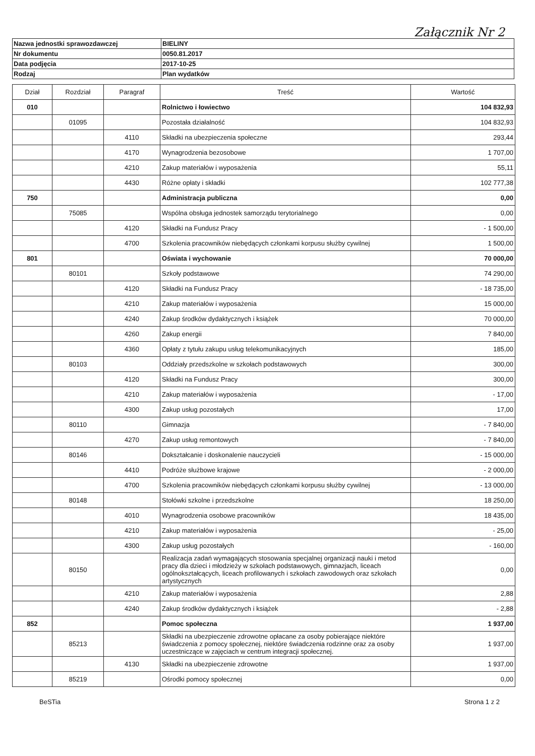Załącznik Nr 2
| Nazwa jednostki sprawozdawczej | BIELINY |
| Nr dokumentu | 0050.81.2017 |
| Data podjęcia | 2017-10-25 |
| Rodzaj | Plan wydatków |
| Dział | Rozdział | Paragraf | Treść | Wartość |
| --- | --- | --- | --- | --- |
| 010 | | | Rolnictwo i łowiectwo | 104 832,93 |
| | 01095 | | Pozostała działalność | 104 832,93 |
| | | 4110 | Składki na ubezpieczenia społeczne | 293,44 |
| | | 4170 | Wynagrodzenia bezosobowe | 1 707,00 |
| | | 4210 | Zakup materiałów i wyposażenia | 55,11 |
| | | 4430 | Różne opłaty i składki | 102 777,38 |
| 750 | | | Administracja publiczna | 0,00 |
| | 75085 | | Wspólna obsługa jednostek samorządu terytorialnego | 0,00 |
| | | 4120 | Składki na Fundusz Pracy | - 1 500,00 |
| | | 4700 | Szkolenia pracowników niebędących członkami korpusu służby cywilnej | 1 500,00 |
| 801 | | | Oświata i wychowanie | 70 000,00 |
| | 80101 | | Szkoły podstawowe | 74 290,00 |
| | | 4120 | Składki na Fundusz Pracy | - 18 735,00 |
| | | 4210 | Zakup materiałów i wyposażenia | 15 000,00 |
| | | 4240 | Zakup środków dydaktycznych i książek | 70 000,00 |
| | | 4260 | Zakup energii | 7 840,00 |
| | | 4360 | Opłaty z tytułu zakupu usług telekomunikacyjnych | 185,00 |
| | 80103 | | Oddziały przedszkolne w szkołach podstawowych | 300,00 |
| | | 4120 | Składki na Fundusz Pracy | 300,00 |
| | | 4210 | Zakup materiałów i wyposażenia | - 17,00 |
| | | 4300 | Zakup usług pozostałych | 17,00 |
| | 80110 | | Gimnazja | - 7 840,00 |
| | | 4270 | Zakup usług remontowych | - 7 840,00 |
| | 80146 | | Dokształcanie i doskonalenie nauczycieli | - 15 000,00 |
| | | 4410 | Podróże służbowe krajowe | - 2 000,00 |
| | | 4700 | Szkolenia pracowników niebędących członkami korpusu służby cywilnej | - 13 000,00 |
| | 80148 | | Stołówki szkolne i przedszkolne | 18 250,00 |
| | | 4010 | Wynagrodzenia osobowe pracowników | 18 435,00 |
| | | 4210 | Zakup materiałów i wyposażenia | - 25,00 |
| | | 4300 | Zakup usług pozostałych | - 160,00 |
| | 80150 | | Realizacja zadań wymagających stosowania specjalnej organizacji nauki i metod pracy dla dzieci i młodzieży w szkołach podstawowych, gimnazjach, liceach ogólnokształcących, liceach profilowanych i szkołach zawodowych oraz szkołach artystycznych | 0,00 |
| | | 4210 | Zakup materiałów i wyposażenia | 2,88 |
| | | 4240 | Zakup środków dydaktycznych i książek | - 2,88 |
| 852 | | | Pomoc społeczna | 1 937,00 |
| | 85213 | | Składki na ubezpieczenie zdrowotne opłacane za osoby pobierające niektóre świadczenia z pomocy społecznej, niektóre świadczenia rodzinne oraz za osoby uczestniczące w zajęciach w centrum integracji społecznej. | 1 937,00 |
| | | 4130 | Składki na ubezpieczenie zdrowotne | 1 937,00 |
| | 85219 | | Ośrodki pomocy społecznej | 0,00 |
BeSTia Strona 1 z 2